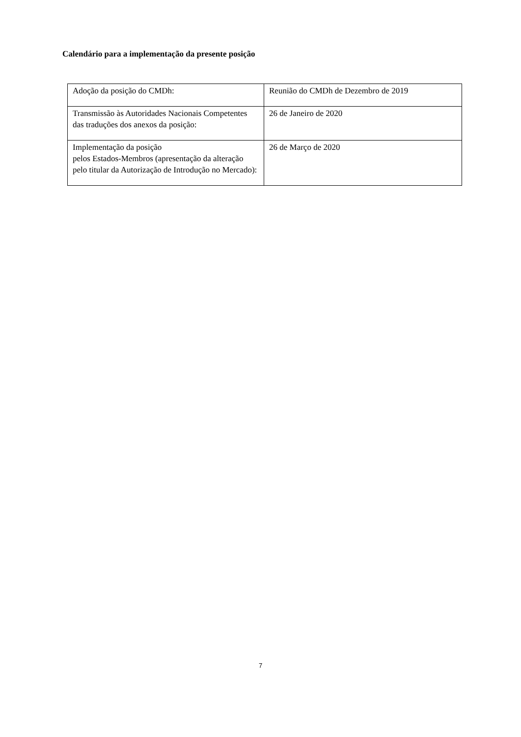Calendário para a implementação da presente posição
| Adoção da posição do CMDh: | Reunião do CMDh de Dezembro de 2019 |
| Transmissão às Autoridades Nacionais Competentes das traduções dos anexos da posição: | 26 de Janeiro de 2020 |
| Implementação da posição pelos Estados-Membros (apresentação da alteração pelo titular da Autorização de Introdução no Mercado): | 26 de Março de 2020 |
7